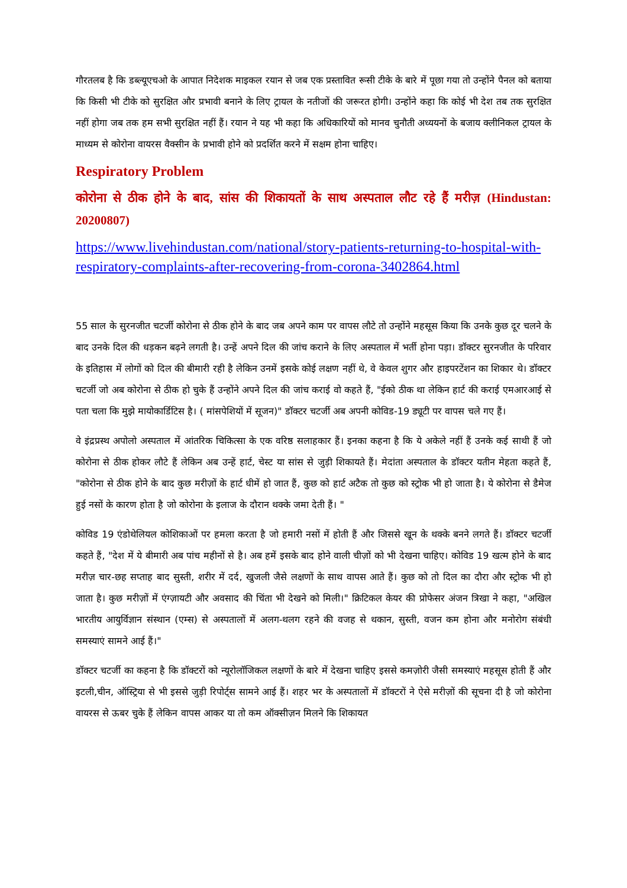गौरतलब है कि डब्ल्यूएचओ के आपात निदेशक माइकल रयान से जब एक प्रस्तावित रूसी टीके के बारे में पूछा गया तो उन्होंने पैनल को बताया कि किसी भी टीके को सुरक्षित और प्रभावी बनाने के लिए ट्रायल के नतीजों की जरूरत होगी। उन्होंने कहा कि कोई भी देश तब तक सुरक्षित नहीं होगा जब तक हम सभी सुरक्षित नहीं हैं। रयान ने यह भी कहा कि अधिकारियों को मानव चुनौती अध्ययनों के बजाय क्लीनिकल ट्रायल के माध्यम से कोरोना वायरस वैक्सीन के प्रभावी होने को प्रदर्शित करने में सक्षम होना चाहिए।
Respiratory Problem
कोरोना से ठीक होने के बाद, सांस की शिकायतों के साथ अस्पताल लौट रहे हैं मरीज़ (Hindustan: 20200807)
https://www.livehindustan.com/national/story-patients-returning-to-hospital-with-respiratory-complaints-after-recovering-from-corona-3402864.html
55 साल के सुरनजीत चटर्जी कोरोना से ठीक होने के बाद जब अपने काम पर वापस लौटे तो उन्होंने महसूस किया कि उनके कुछ दूर चलने के बाद उनके दिल की धड़कन बढ़ने लगती है। उन्हें अपने दिल की जांच कराने के लिए अस्पताल में भर्ती होना पड़ा। डॉक्टर सुरनजीत के परिवार के इतिहास में लोगों को दिल की बीमारी रही है लेकिन उनमें इसके कोई लक्षण नहीं थे, वे केवल शुगर और हाइपरटेंशन का शिकार थे। डॉक्टर चटर्जी जो अब कोरोना से ठीक हो चुके हैं उन्होंने अपने दिल की जांच कराई वो कहते हैं, "ईको ठीक था लेकिन हार्ट की कराई एमआरआई से पता चला कि मुझे मायोकार्डिटिस है। ( मांसपेशियों में सूजन)" डॉक्टर चटर्जी अब अपनी कोविड-19 ड्यूटी पर वापस चले गए हैं।
वे इंद्रप्रस्थ अपोलो अस्पताल में आंतरिक चिकित्सा के एक वरिष्ठ सलाहकार हैं। इनका कहना है कि ये अकेले नहीं हैं उनके कई साथी हैं जो कोरोना से ठीक होकर लौटे हैं लेकिन अब उन्हें हार्ट, चेस्ट या सांस से जुड़ी शिकायते हैं। मेदांता अस्पताल के डॉक्टर यतीन मेहता कहते हैं, "कोरोना से ठीक होने के बाद कुछ मरीज़ों के हार्ट धीमें हो जात हैं, कुछ को हार्ट अटैक तो कुछ को स्ट्रोक भी हो जाता है। ये कोरोना से डैमेज हुई नसों के कारण होता है जो कोरोना के इलाज के दौरान थक्के जमा देती हैं। "
कोविड 19 एंडोथेलियल कोशिकाओं पर हमला करता है जो हमारी नसों में होती हैं और जिससे खून के थक्के बनने लगते हैं। डॉक्टर चटर्जी कहते हैं, "देश में ये बीमारी अब पांच महीनों से है। अब हमें इसके बाद होने वाली चीज़ों को भी देखना चाहिए। कोविड 19 खत्म होने के बाद मरीज़ चार-छह सप्ताह बाद सुस्ती, शरीर में दर्द, खुजली जैसे लक्षणों के साथ वापस आते हैं। कुछ को तो दिल का दौरा और स्ट्रोक भी हो जाता है। कुछ मरीज़ों में एंग्ज़ायटी और अवसाद की चिंता भी देखने को मिली।" क्रिटिकल केयर की प्रोफेसर अंजन त्रिखा ने कहा, "अखिल भारतीय आयुर्विज्ञान संस्थान (एम्स) से अस्पतालों में अलग-थलग रहने की वजह से थकान, सुस्ती, वजन कम होना और मनोरोग संबंधी समस्याएं सामने आई हैं।"
डॉक्टर चटर्जी का कहना है कि डॉक्टरों को न्यूरोलॉजिकल लक्षणों के बारे में देखना चाहिए इससे कमज़ोरी जैसी समस्याएं महसूस होती हैं और इटली,चीन, ऑस्ट्रिया से भी इससे जुड़ी रिपोर्ट्स सामने आई हैं। शहर भर के अस्पतालों में डॉक्टरों ने ऐसे मरीज़ों की सूचना दी है जो कोरोना वायरस से ऊबर चुके हैं लेकिन वापस आकर या तो कम ऑक्सीज़न मिलने कि शिकायत